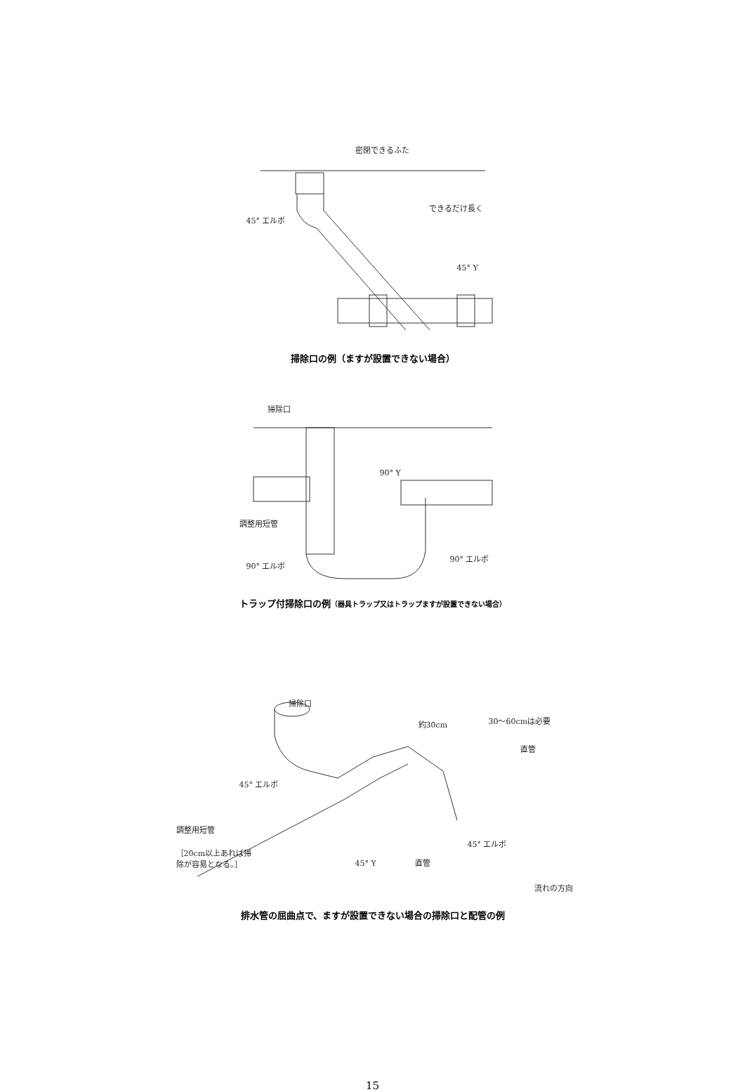密閉できるふた
できるだけ長く
45° エルボ
45° Y
掃除口の例（ますが設置できない場合）
掃除口
90° Y
調整用短管
90° エルボ
90° エルボ
トラップ付掃除口の例（器具トラップ又はトラップますが設置できない場合）
掃除口
約30cm 30～60cmは必要
直管
45° エルボ
調整用短管
［20cm以上あれば掃
除が容易となる。］
45° Y 直管
45° エルボ
流れの方向
排水管の屈曲点で、ますが設置できない場合の掃除口と配管の例
15